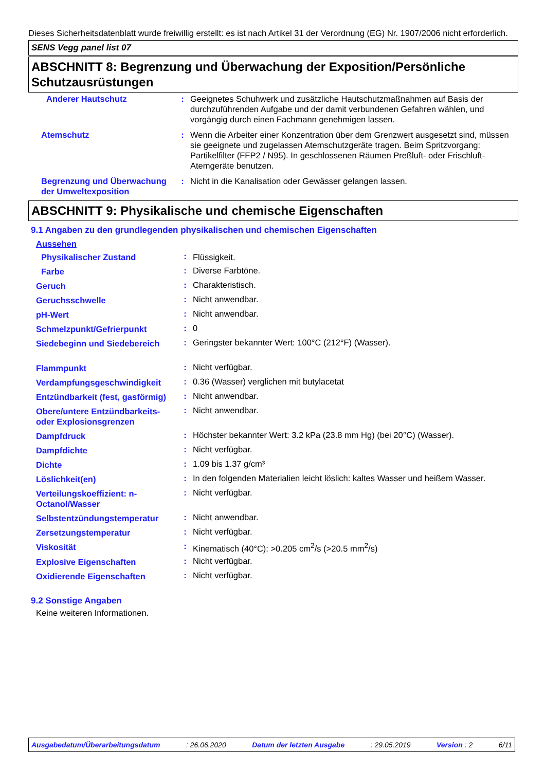Dieses Sicherheitsdatenblatt wurde freiwillig erstellt: es ist nach Artikel 31 der Verordnung (EG) Nr. 1907/2006 nicht erforderlich.
SENS Vegg panel list 07
ABSCHNITT 8: Begrenzung und Überwachung der Exposition/Persönliche Schutzausrüstungen
| Anderer Hautschutz | : | Geeignetes Schuhwerk und zusätzliche Hautschutzmaßnahmen auf Basis der durchzuführenden Aufgabe und der damit verbundenen Gefahren wählen, und vorgängig durch einen Fachmann genehmigen lassen. |
| Atemschutz | : | Wenn die Arbeiter einer Konzentration über dem Grenzwert ausgesetzt sind, müssen sie geeignete und zugelassen Atemschutzgeräte tragen. Beim Spritzvorgang: Partikelfilter (FFP2 / N95). In geschlossenen Räumen Preßluft- oder Frischluft-Atemgeräte benutzen. |
| Begrenzung und Überwachung der Umweltexposition | : | Nicht in die Kanalisation oder Gewässer gelangen lassen. |
ABSCHNITT 9: Physikalische und chemische Eigenschaften
9.1 Angaben zu den grundlegenden physikalischen und chemischen Eigenschaften
| Aussehen | | |
| Physikalischer Zustand | : | Flüssigkeit. |
| Farbe | : | Diverse Farbtöne. |
| Geruch | : | Charakteristisch. |
| Geruchsschwelle | : | Nicht anwendbar. |
| pH-Wert | : | Nicht anwendbar. |
| Schmelzpunkt/Gefrierpunkt | : | 0 |
| Siedebeginn und Siedebereich | : | Geringster bekannter Wert: 100°C (212°F) (Wasser). |
| Flammpunkt | : | Nicht verfügbar. |
| Verdampfungsgeschwindigkeit | : | 0.36 (Wasser) verglichen mit butylacetat |
| Entzündbarkeit (fest, gasförmig) | : | Nicht anwendbar. |
| Obere/untere Entzündbarkeits- oder Explosionsgrenzen | : | Nicht anwendbar. |
| Dampfdruck | : | Höchster bekannter Wert: 3.2 kPa (23.8 mm Hg) (bei 20°C) (Wasser). |
| Dampfdichte | : | Nicht verfügbar. |
| Dichte | : | 1.09 bis 1.37 g/cm³ |
| Löslichkeit(en) | : | In den folgenden Materialien leicht löslich: kaltes Wasser und heißem Wasser. |
| Verteilungskoeffizient: n-Octanol/Wasser | : | Nicht verfügbar. |
| Selbstentzündungstemperatur | : | Nicht anwendbar. |
| Zersetzungstemperatur | : | Nicht verfügbar. |
| Viskosität | : | Kinematisch (40°C): >0.205 cm<sup>2</sup>/s (>20.5 mm<sup>2</sup>/s) |
| Explosive Eigenschaften | : | Nicht verfügbar. |
| Oxidierende Eigenschaften | : | Nicht verfügbar. |
9.2 Sonstige Angaben
Keine weiteren Informationen.
Ausgabedatum/Überarbeitungsdatum: 26.06.2020 Datum der letzten Ausgabe: 29.05.2019 Version : 2 6/11